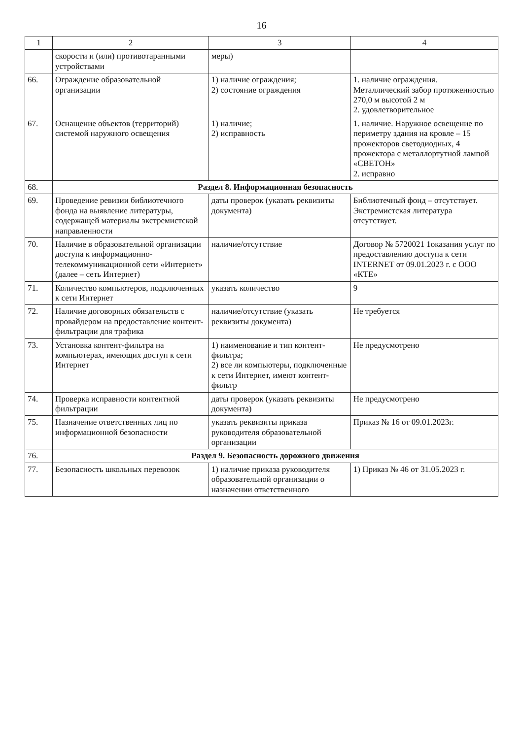16
| 1 | 2 | 3 | 4 |
| --- | --- | --- | --- |
| | скорости и (или) противотаранными устройствами | меры) | |
| 66. | Ограждение образовательной организации | 1) наличие ограждения; 2) состояние ограждения | 1. наличие ограждения. Металлический забор протяженностью 270,0 м высотой 2 м 2. удовлетворительное |
| 67. | Оснащение объектов (территорий) системой наружного освещения | 1) наличие; 2) исправность | 1. наличие. Наружное освещение по периметру здания на кровле – 15 прожекторов светодиодных, 4 прожектора с металлортутной лампой «СВЕТОН» 2. исправно |
| 68. | Раздел 8. Информационная безопасность | | |
| 69. | Проведение ревизии библиотечного фонда на выявление литературы, содержащей материалы экстремистской направленности | даты проверок (указать реквизиты документа) | Библиотечный фонд – отсутствует. Экстремистская литература отсутствует. |
| 70. | Наличие в образовательной организации доступа к информационно-телекоммуникационной сети «Интернет» (далее – сеть Интернет) | наличие/отсутствие | Договор № 5720021 1оказания услуг по предоставлению доступа к сети INTERNET от 09.01.2023 г. с ООО «КТЕ» |
| 71. | Количество компьютеров, подключенных к сети Интернет | указать количество | 9 |
| 72. | Наличие договорных обязательств с провайдером на предоставление контент-фильтрации для трафика | наличие/отсутствие (указать реквизиты документа) | Не требуется |
| 73. | Установка контент-фильтра на компьютерах, имеющих доступ к сети Интернет | 1) наименование и тип контент-фильтра; 2) все ли компьютеры, подключенные к сети Интернет, имеют контент-фильтр | Не предусмотрено |
| 74. | Проверка исправности контентной фильтрации | даты проверок (указать реквизиты документа) | Не предусмотрено |
| 75. | Назначение ответственных лиц по информационной безопасности | указать реквизиты приказа руководителя образовательной организации | Приказ № 16 от 09.01.2023г. |
| 76. | Раздел 9. Безопасность дорожного движения | | |
| 77. | Безопасность школьных перевозок | 1) наличие приказа руководителя образовательной организации о назначении ответственного | 1) Приказ № 46 от 31.05.2023 г. |